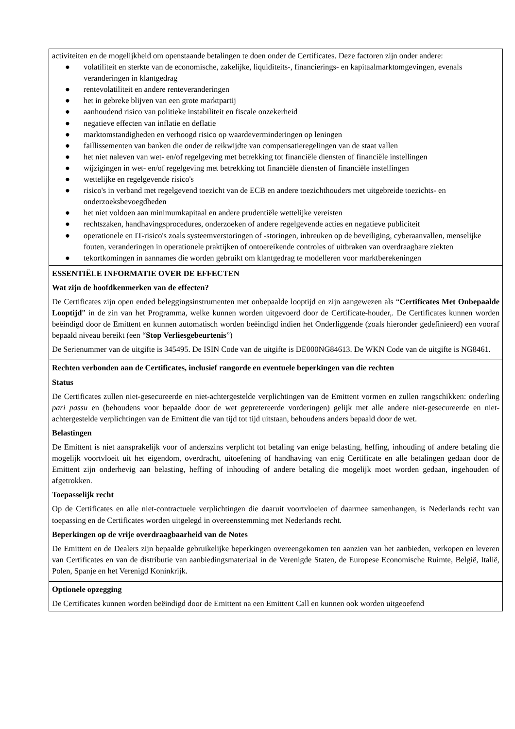activiteiten en de mogelijkheid om openstaande betalingen te doen onder de Certificates. Deze factoren zijn onder andere:
● volatiliteit en sterkte van de economische, zakelijke, liquiditeits-, financierings- en kapitaalmarktomgevingen, evenals veranderingen in klantgedrag
● rentevolatiliteit en andere renteveranderingen
● het in gebreke blijven van een grote marktpartij
● aanhoudend risico van politieke instabiliteit en fiscale onzekerheid
● negatieve effecten van inflatie en deflatie
● marktomstandigheden en verhoogd risico op waardeverminderingen op leningen
● faillissementen van banken die onder de reikwijdte van compensatieregelingen van de staat vallen
● het niet naleven van wet- en/of regelgeving met betrekking tot financiële diensten of financiële instellingen
● wijzigingen in wet- en/of regelgeving met betrekking tot financiële diensten of financiële instellingen
● wettelijke en regelgevende risico's
● risico's in verband met regelgevend toezicht van de ECB en andere toezichthouders met uitgebreide toezichts- en onderzoeksbevoegdheden
● het niet voldoen aan minimumkapitaal en andere prudentiële wettelijke vereisten
● rechtszaken, handhavingsprocedures, onderzoeken of andere regelgevende acties en negatieve publiciteit
● operationele en IT-risico's zoals systeemverstoringen of -storingen, inbreuken op de beveiliging, cyberaanvallen, menselijke fouten, veranderingen in operationele praktijken of ontoereikende controles of uitbraken van overdraagbare ziekten
● tekortkomingen in aannames die worden gebruikt om klantgedrag te modelleren voor marktberekeningen
ESSENTIËLE INFORMATIE OVER DE EFFECTEN
Wat zijn de hoofdkenmerken van de effecten?
De Certificates zijn open ended beleggingsinstrumenten met onbepaalde looptijd en zijn aangewezen als “Certificates Met Onbepaalde Looptijd” in de zin van het Programma, welke kunnen worden uitgevoerd door de Certificate-houder,. De Certificates kunnen worden beëindigd door de Emittent en kunnen automatisch worden beëindigd indien het Onderliggende (zoals hieronder gedefinieerd) een vooraf bepaald niveau bereikt (een “Stop Verliesgebeurtenis”)
De Serienummer van de uitgifte is 345495. De ISIN Code van de uitgifte is DE000NG84613. De WKN Code van de uitgifte is NG8461.
Rechten verbonden aan de Certificates, inclusief rangorde en eventuele beperkingen van die rechten
Status
De Certificates zullen niet-gesecureerde en niet-achtergestelde verplichtingen van de Emittent vormen en zullen rangschikken: onderling pari passu en (behoudens voor bepaalde door de wet gepretereerde vorderingen) gelijk met alle andere niet-gesecureerde en niet-achtergestelde verplichtingen van de Emittent die van tijd tot tijd uitstaan, behoudens anders bepaald door de wet.
Belastingen
De Emittent is niet aansprakelijk voor of anderszins verplicht tot betaling van enige belasting, heffing, inhouding of andere betaling die mogelijk voortvloeit uit het eigendom, overdracht, uitoefening of handhaving van enig Certificate en alle betalingen gedaan door de Emittent zijn onderhevig aan belasting, heffing of inhouding of andere betaling die mogelijk moet worden gedaan, ingehouden of afgetrokken.
Toepasselijk recht
Op de Certificates en alle niet-contractuele verplichtingen die daaruit voortvloeien of daarmee samenhangen, is Nederlands recht van toepassing en de Certificates worden uitgelegd in overeenstemming met Nederlands recht.
Beperkingen op de vrije overdraagbaarheid van de Notes
De Emittent en de Dealers zijn bepaalde gebruikelijke beperkingen overeengekomen ten aanzien van het aanbieden, verkopen en leveren van Certificates en van de distributie van aanbiedingsmateriaal in de Verenigde Staten, de Europese Economische Ruimte, België, Italië, Polen, Spanje en het Verenigd Koninkrijk.
Optionele opzegging
De Certificates kunnen worden beëindigd door de Emittent na een Emittent Call en kunnen ook worden uitgeoefend